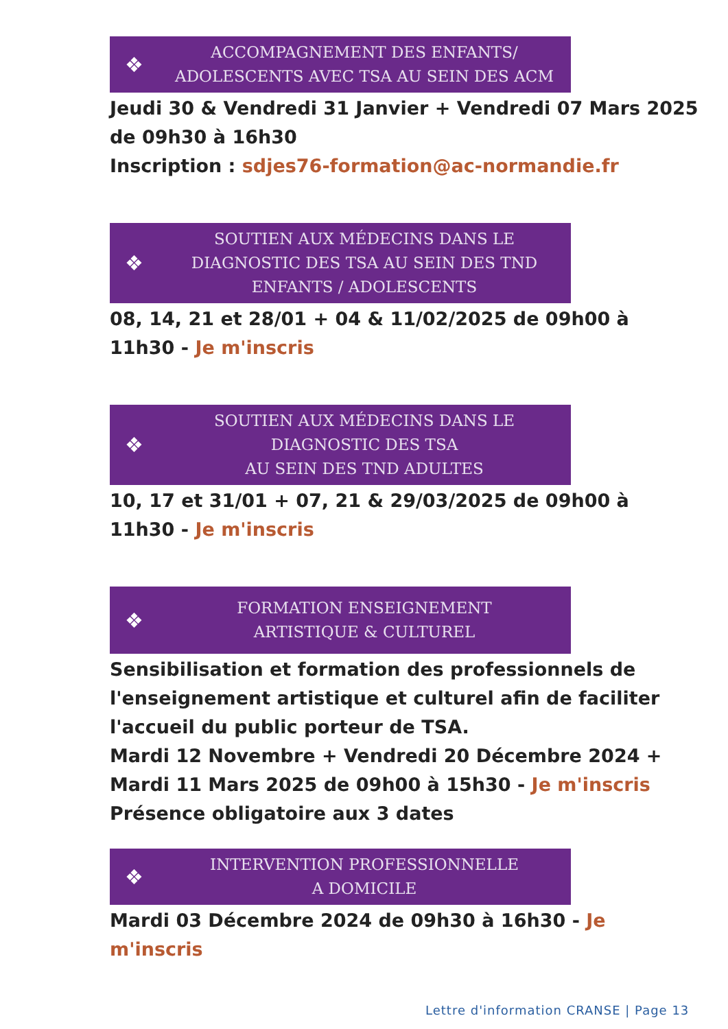❖
ACCOMPAGNEMENT DES ENFANTS/
ADOLESCENTS AVEC TSA AU SEIN DES ACM
Jeudi 30 & Vendredi 31 Janvier + Vendredi 07 Mars 2025 de 09h30 à 16h30
Inscription : sdjes76-formation@ac-normandie.fr
❖
SOUTIEN AUX MÉDECINS DANS LE
DIAGNOSTIC DES TSA AU SEIN DES TND
ENFANTS / ADOLESCENTS
08, 14, 21 et 28/01 + 04 & 11/02/2025 de 09h00 à 11h30 - Je m'inscris
❖
SOUTIEN AUX MÉDECINS DANS LE
DIAGNOSTIC DES TSA
AU SEIN DES TND ADULTES
10, 17 et 31/01 + 07, 21 & 29/03/2025 de 09h00 à 11h30 - Je m'inscris
❖
FORMATION ENSEIGNEMENT
ARTISTIQUE & CULTUREL
Sensibilisation et formation des professionnels de l'enseignement artistique et culturel afin de faciliter l'accueil du public porteur de TSA.
Mardi 12 Novembre + Vendredi 20 Décembre 2024 + Mardi 11 Mars 2025 de 09h00 à 15h30 - Je m'inscris
Présence obligatoire aux 3 dates
❖
INTERVENTION PROFESSIONNELLE
A DOMICILE
Mardi 03 Décembre 2024 de 09h30 à 16h30 - Je m'inscris
Lettre d'information CRANSE | Page 13